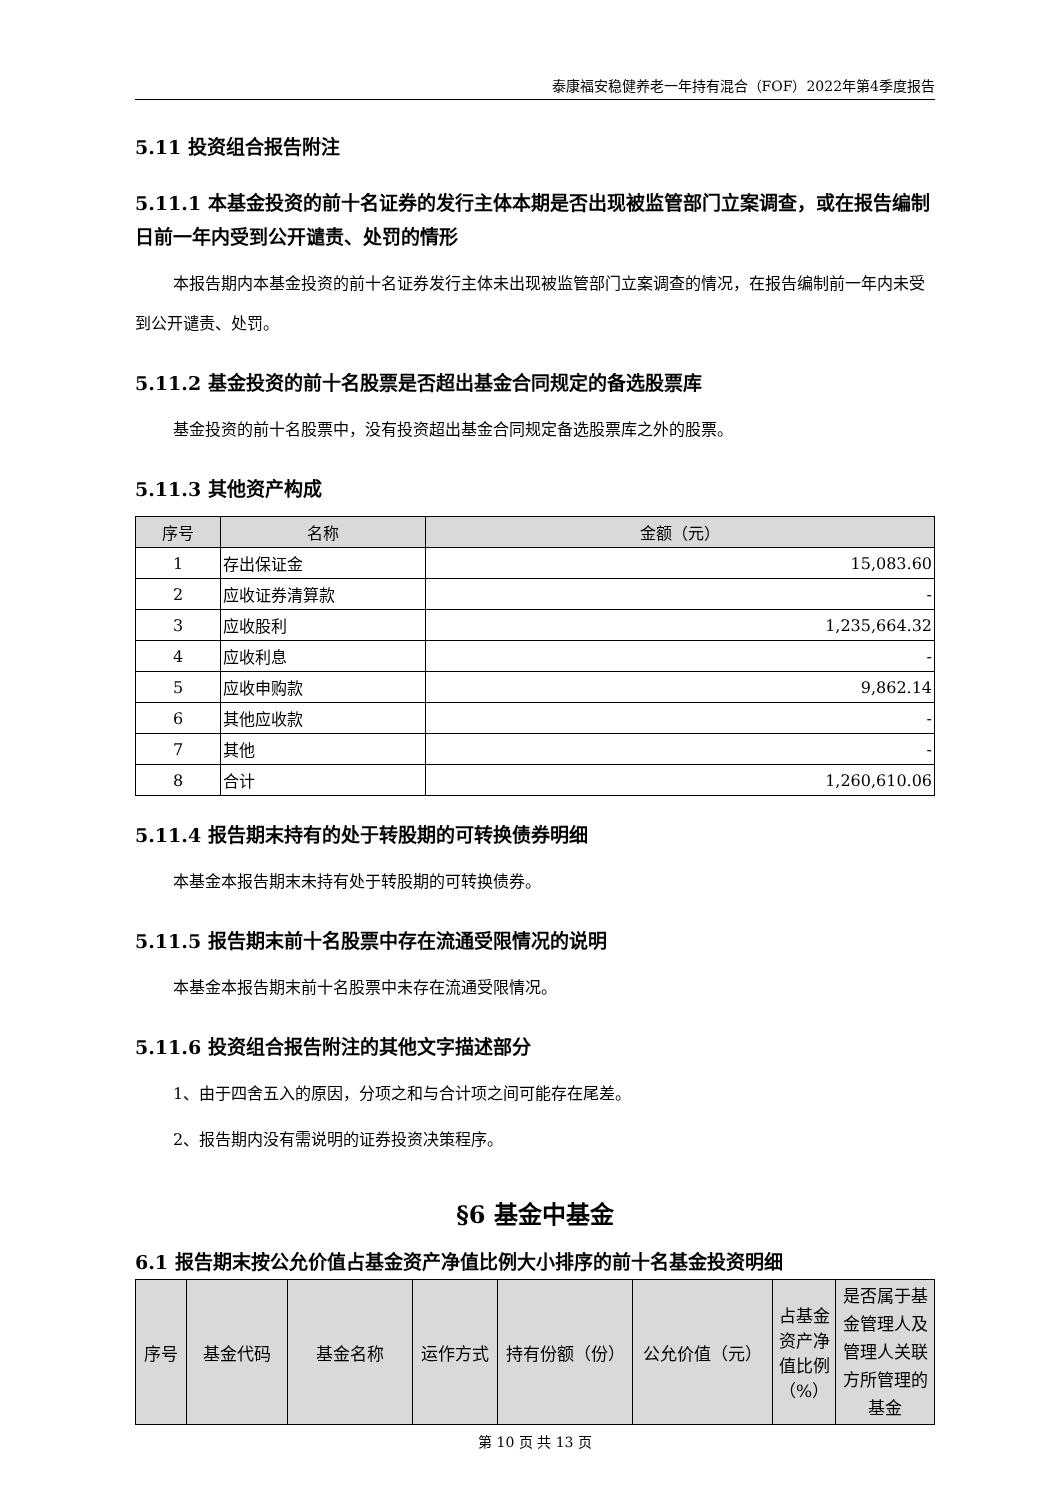泰康福安稳健养老一年持有混合（FOF）2022年第4季度报告
5.11 投资组合报告附注
5.11.1 本基金投资的前十名证券的发行主体本期是否出现被监管部门立案调查，或在报告编制日前一年内受到公开谴责、处罚的情形
本报告期内本基金投资的前十名证券发行主体未出现被监管部门立案调查的情况，在报告编制前一年内未受到公开谴责、处罚。
5.11.2 基金投资的前十名股票是否超出基金合同规定的备选股票库
基金投资的前十名股票中，没有投资超出基金合同规定备选股票库之外的股票。
5.11.3 其他资产构成
| 序号 | 名称 | 金额（元） |
| --- | --- | --- |
| 1 | 存出保证金 | 15,083.60 |
| 2 | 应收证券清算款 | - |
| 3 | 应收股利 | 1,235,664.32 |
| 4 | 应收利息 | - |
| 5 | 应收申购款 | 9,862.14 |
| 6 | 其他应收款 | - |
| 7 | 其他 | - |
| 8 | 合计 | 1,260,610.06 |
5.11.4 报告期末持有的处于转股期的可转换债券明细
本基金本报告期末未持有处于转股期的可转换债券。
5.11.5 报告期末前十名股票中存在流通受限情况的说明
本基金本报告期末前十名股票中未存在流通受限情况。
5.11.6 投资组合报告附注的其他文字描述部分
1、由于四舍五入的原因，分项之和与合计项之间可能存在尾差。
2、报告期内没有需说明的证券投资决策程序。
§6 基金中基金
6.1 报告期末按公允价值占基金资产净值比例大小排序的前十名基金投资明细
| 序号 | 基金代码 | 基金名称 | 运作方式 | 持有份额（份） | 公允价值（元） | 占基金资产净值比例（%） | 是否属于基金管理人及管理人关联方所管理的基金 |
| --- | --- | --- | --- | --- | --- | --- | --- |
第 10 页 共 13 页